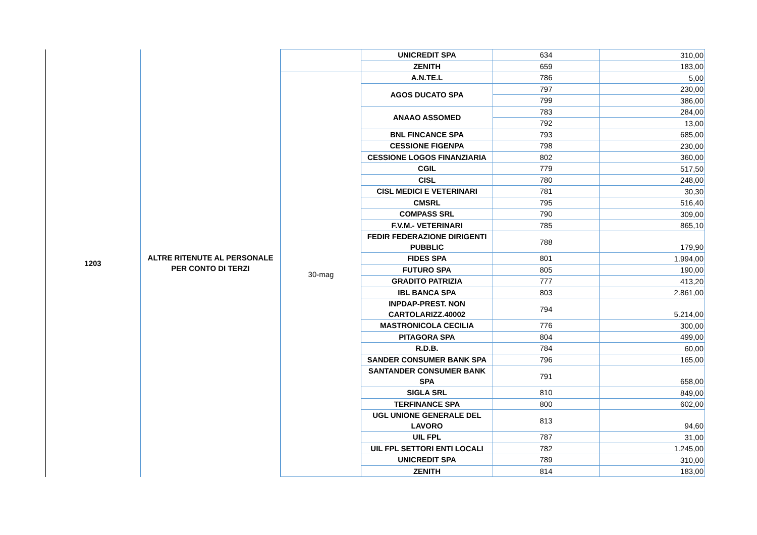| 1203 | ALTRE RITENUTE AL PERSONALE PER CONTO DI TERZI | | UNICREDIT SPA | 634 | 310,00 |
| | | | ZENITH | 659 | 183,00 |
| | | 30-mag | A.N.TE.L | 786 | 5,00 |
| | | | AGOS DUCATO SPA | 797 | 230,00 |
| | | | | 799 | 386,00 |
| | | | ANAAO ASSOMED | 783 | 284,00 |
| | | | | 792 | 13,00 |
| | | | BNL FINCANCE SPA | 793 | 685,00 |
| | | | CESSIONE FIGENPA | 798 | 230,00 |
| | | | CESSIONE LOGOS FINANZIARIA | 802 | 360,00 |
| | | | CGIL | 779 | 517,50 |
| | | | CISL | 780 | 248,00 |
| | | | CISL MEDICI E VETERINARI | 781 | 30,30 |
| | | | CMSRL | 795 | 516,40 |
| | | | COMPASS SRL | 790 | 309,00 |
| | | | F.V.M.- VETERINARI | 785 | 865,10 |
| | | | FEDIR FEDERAZIONE DIRIGENTI PUBBLIC | 788 | 179,90 |
| | | | FIDES SPA | 801 | 1.994,00 |
| | | | FUTURO SPA | 805 | 190,00 |
| | | | GRADITO PATRIZIA | 777 | 413,20 |
| | | | IBL BANCA SPA | 803 | 2.861,00 |
| | | | INPDAP-PREST. NON CARTOLARIZZ.40002 | 794 | 5.214,00 |
| | | | MASTRONICOLA CECILIA | 776 | 300,00 |
| | | | PITAGORA SPA | 804 | 499,00 |
| | | | R.D.B. | 784 | 60,00 |
| | | | SANDER CONSUMER BANK SPA | 796 | 165,00 |
| | | | SANTANDER CONSUMER BANK SPA | 791 | 658,00 |
| | | | SIGLA SRL | 810 | 849,00 |
| | | | TERFINANCE SPA | 800 | 602,00 |
| | | | UGL UNIONE GENERALE DEL LAVORO | 813 | 94,60 |
| | | | UIL FPL | 787 | 31,00 |
| | | | UIL FPL SETTORI ENTI LOCALI | 782 | 1.245,00 |
| | | | UNICREDIT SPA | 789 | 310,00 |
| | | | ZENITH | 814 | 183,00 |